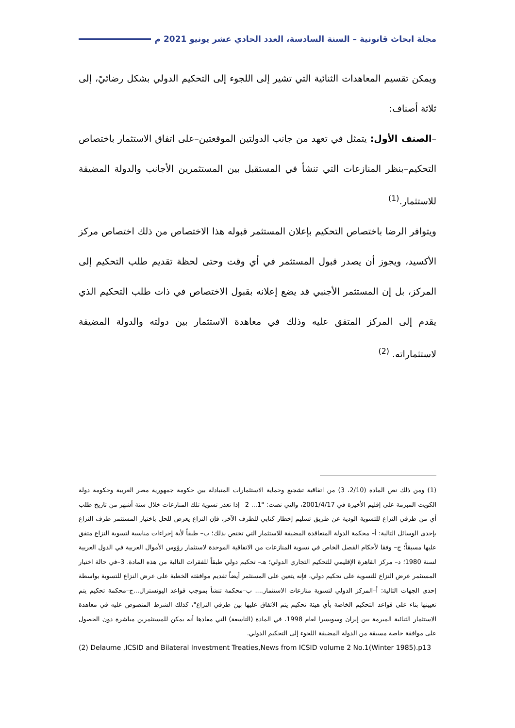مجلة ابحاث قانونية – السنة السادسة، العدد الحادي عشر يونيو 2021 م
ويمكن تقسيم المعاهدات الثنائية التي تشير إلى اللجوء إلى التحكيم الدولي بشكل رضائيً، إلى ثلاثة أصناف:
–الصنف الأول: يتمثل في تعهد من جانب الدولتين الموقعتين–على اتفاق الاستثمار باختصاص التحكيم–بنظر المنازعات التي تنشأ في المستقبل بين المستثمرين الأجانب والدولة المضيفة للاستثمار.<sup>(1)</sup>
ويتوافر الرضا باختصاص التحكيم بإعلان المستثمر قبوله هذا الاختصاص من ذلك اختصاص مركز الأكسيد، ويجوز أن يصدر قبول المستثمر في أي وقت وحتى لحظة تقديم طلب التحكيم إلى المركز، بل إن المستثمر الأجنبي قد يضع إعلانه بقبول الاختصاص في ذات طلب التحكيم الذي يقدم إلى المركز المتفق عليه وذلك في معاهدة الاستثمار بين دولته والدولة المضيفة لاستثماراته. <sup>(2)</sup>
(1) ومن ذلك نص المادة (2/10، 3) من اتفاقية تشجيع وحماية الاستثمارات المتبادلة بين حكومة جمهورية مصر العربية وحكومة دولة الكويت المبرمة على إقليم الأخيرة في 2001/4/17، والتي نصت: "1... 2– إذا تعذر تسوية تلك المنازعات خلال ستة أشهر من تاريخ طلب أي من طرفي النزاع للتسوية الودية عن طريق تسليم إخطار كتابي للطرف الآخر، فإن النزاع يعرض للحل باختيار المستثمر طرف النزاع بإحدى الوسائل التالية: أ– محكمة الدولة المتعاقدة المضيفة للاستثمار التي تختص بذلك؛ ب– طبقاً لأية إجراءات مناسبة لتسوية النزاع متفق عليها مسبقاً؛ ج– وفقا لأحكام الفصل الخاص في تسوية المنازعات من الاتفاقية الموحدة لاستثمار رؤوس الأموال العربية في الدول العربية لسنة 1980؛ د– مركز القاهرة الإقليمي للتحكيم التجاري الدولي؛ هـ– تحكيم دولي طبقاً للفقرات التالية من هذه المادة. 3–في حالة اختيار المستثمر عرض النزاع للتسوية على تحكيم دولي، فإنه يتعين على المستثمر أيضاً تقديم موافقته الخطية على عرض النزاع للتسوية بواسطة إحدى الجهات التالية: أ–المركز الدولي لتسوية منازعات الاستثمار.... ب–محكمة تنشأ بموجب قواعد اليونسترال...ج–محكمة تحكيم يتم تعيينها بناء على قواعد التحكيم الخاصة بأي هيئة تحكيم يتم الاتفاق عليها بين طرفي النزاع"، كذلك الشرط المنصوص عليه في معاهدة الاستثمار الثنائية المبرمة بين إيران وسويسرا لعام 1998، في المادة (التاسعة) التي مفادها أنه يمكن للمستثمرين مباشرة دون الحصول على موافقة خاصة مسبقة من الدولة المضيفة اللجوء إلى التحكيم الدولي.
(2) Delaume ,ICSID and Bilateral Investment Treaties,News from ICSID volume 2 No.1(Winter 1985).p13